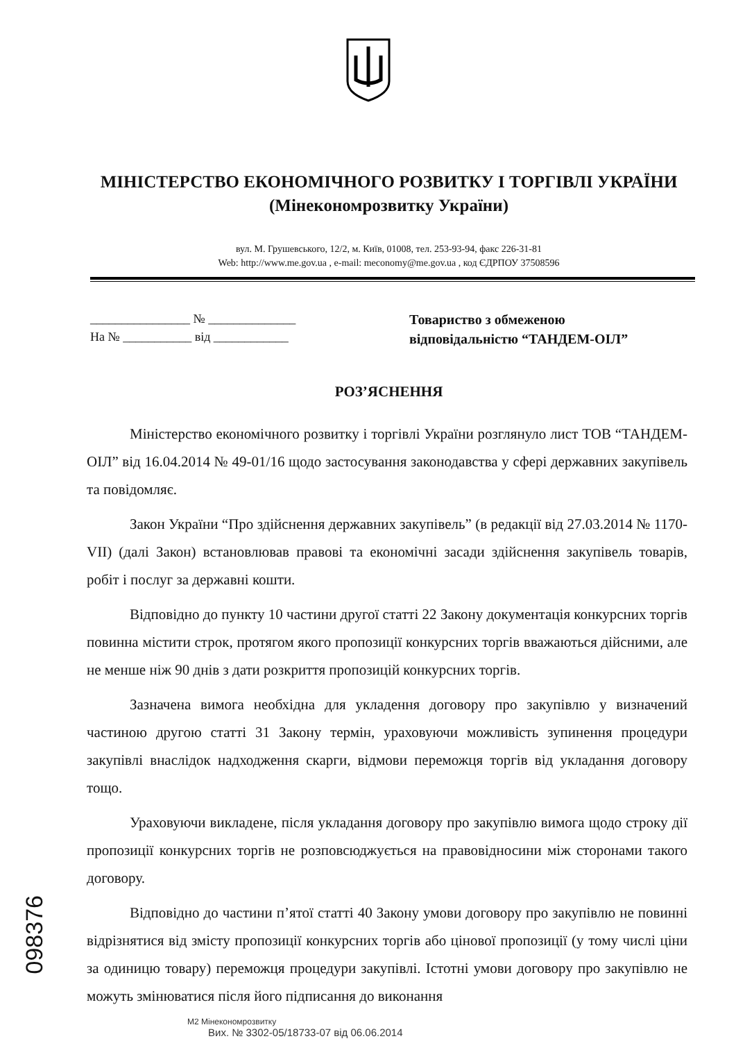МІНІСТЕРСТВО ЕКОНОМІЧНОГО РОЗВИТКУ І ТОРГІВЛІ УКРАЇНИ
(Мінекономрозвитку України)
вул. М. Грушевського, 12/2, м. Київ, 01008, тел. 253-93-94, факс 226-31-81
Web: http://www.me.gov.ua , e-mail: meconomy@me.gov.ua , код ЄДРПОУ 37508596
________________ № ______________
На № ___________ від ____________
Товариство з обмеженою
відповідальністю “ТАНДЕМ-ОІЛ”
РОЗ’ЯСНЕННЯ
Міністерство економічного розвитку і торгівлі України розглянуло лист ТОВ “ТАНДЕМ-ОІЛ” від 16.04.2014 № 49-01/16 щодо застосування законодавства у сфері державних закупівель та повідомляє.
Закон України “Про здійснення державних закупівель” (в редакції від 27.03.2014 № 1170-VII) (далі Закон) встановлював правові та економічні засади здійснення закупівель товарів, робіт і послуг за державні кошти.
Відповідно до пункту 10 частини другої статті 22 Закону документація конкурсних торгів повинна містити строк, протягом якого пропозиції конкурсних торгів вважаються дійсними, але не менше ніж 90 днів з дати розкриття пропозицій конкурсних торгів.
Зазначена вимога необхідна для укладення договору про закупівлю у визначений частиною другою статті 31 Закону термін, ураховуючи можливість зупинення процедури закупівлі внаслідок надходження скарги, відмови переможця торгів від укладання договору тощо.
Ураховуючи викладене, після укладання договору про закупівлю вимога щодо строку дії пропозиції конкурсних торгів не розповсюджується на правовідносини між сторонами такого договору.
Відповідно до частини п’ятої статті 40 Закону умови договору про закупівлю не повинні відрізнятися від змісту пропозиції конкурсних торгів або цінової пропозиції (у тому числі ціни за одиницю товару) переможця процедури закупівлі. Істотні умови договору про закупівлю не можуть змінюватися після його підписання до виконання
М2 Мінекономрозвитку
Вих. № 3302-05/18733-07 від 06.06.2014
098376